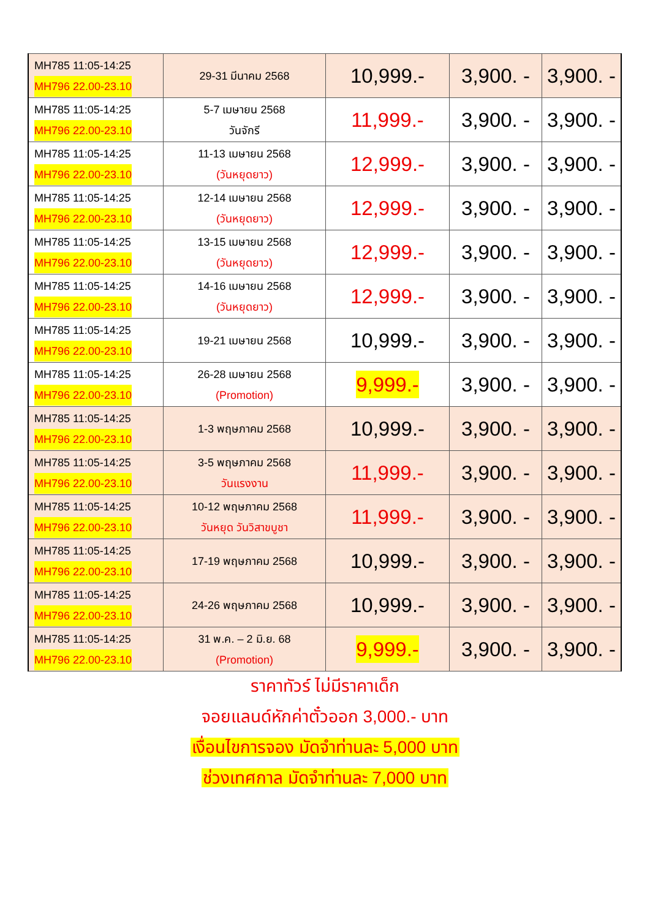| MH785 11:05-14:25 MH796 22.00-23.10 | 29-31 มีนาคม 2568 | 10,999.- | 3,900. - | 3,900. - |
| MH785 11:05-14:25 MH796 22.00-23.10 | 5-7 เมษายน 2568 วันจักรี | 11,999.- | 3,900. - | 3,900. - |
| MH785 11:05-14:25 MH796 22.00-23.10 | 11-13 เมษายน 2568 (วันหยุดยาว) | 12,999.- | 3,900. - | 3,900. - |
| MH785 11:05-14:25 MH796 22.00-23.10 | 12-14 เมษายน 2568 (วันหยุดยาว) | 12,999.- | 3,900. - | 3,900. - |
| MH785 11:05-14:25 MH796 22.00-23.10 | 13-15 เมษายน 2568 (วันหยุดยาว) | 12,999.- | 3,900. - | 3,900. - |
| MH785 11:05-14:25 MH796 22.00-23.10 | 14-16 เมษายน 2568 (วันหยุดยาว) | 12,999.- | 3,900. - | 3,900. - |
| MH785 11:05-14:25 MH796 22.00-23.10 | 19-21 เมษายน 2568 | 10,999.- | 3,900. - | 3,900. - |
| MH785 11:05-14:25 MH796 22.00-23.10 | 26-28 เมษายน 2568 (Promotion) | 9,999.- | 3,900. - | 3,900. - |
| MH785 11:05-14:25 MH796 22.00-23.10 | 1-3 พฤษภาคม 2568 | 10,999.- | 3,900. - | 3,900. - |
| MH785 11:05-14:25 MH796 22.00-23.10 | 3-5 พฤษภาคม 2568 วันแรงงาน | 11,999.- | 3,900. - | 3,900. - |
| MH785 11:05-14:25 MH796 22.00-23.10 | 10-12 พฤษภาคม 2568 วันหยุด วันวิสาขบูชา | 11,999.- | 3,900. - | 3,900. - |
| MH785 11:05-14:25 MH796 22.00-23.10 | 17-19 พฤษภาคม 2568 | 10,999.- | 3,900. - | 3,900. - |
| MH785 11:05-14:25 MH796 22.00-23.10 | 24-26 พฤษภาคม 2568 | 10,999.- | 3,900. - | 3,900. - |
| MH785 11:05-14:25 MH796 22.00-23.10 | 31 พ.ค. – 2 มิ.ย. 68 (Promotion) | 9,999.- | 3,900. - | 3,900. - |
ราคาทัวร์ ไม่มีราคาเด็ก
จอยแลนด์หักค่าตั๋วออก 3,000.- บาท
เงื่อนไขการจอง มัดจำท่านละ 5,000 บาท
ช่วงเทศกาล มัดจำท่านละ 7,000 บาท